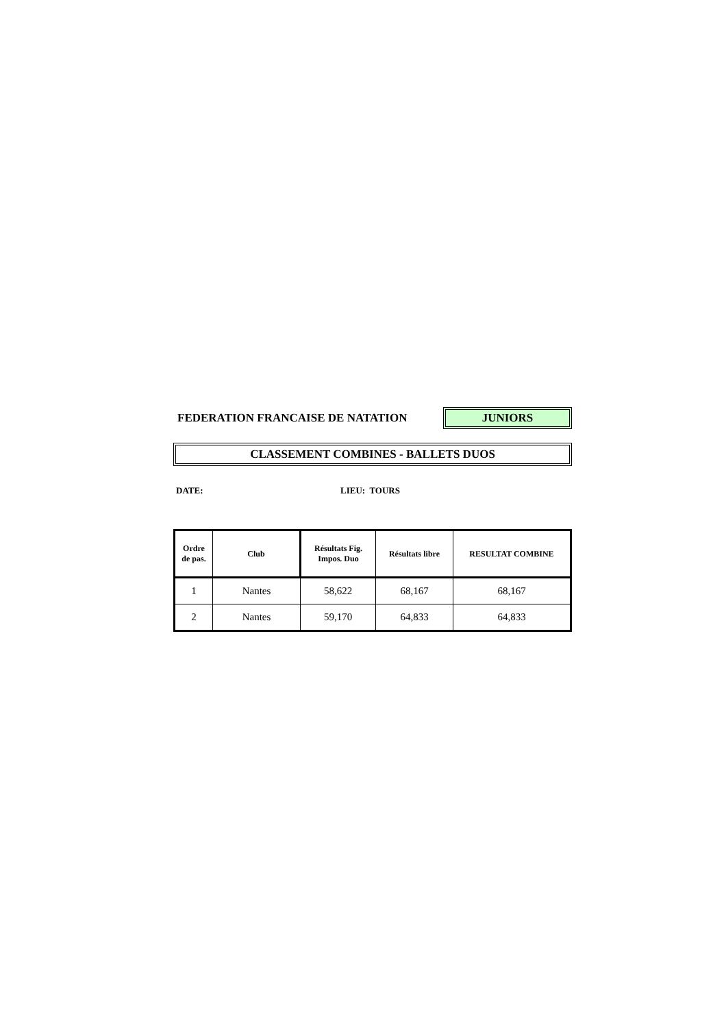FEDERATION FRANCAISE DE NATATION
JUNIORS
CLASSEMENT COMBINES - BALLETS DUOS
DATE: LIEU: TOURS
| Ordre de pas. | Club | Résultats Fig. Impos. Duo | Résultats libre | RESULTAT COMBINE |
| --- | --- | --- | --- | --- |
| 1 | Nantes | 58,622 | 68,167 | 68,167 |
| 2 | Nantes | 59,170 | 64,833 | 64,833 |